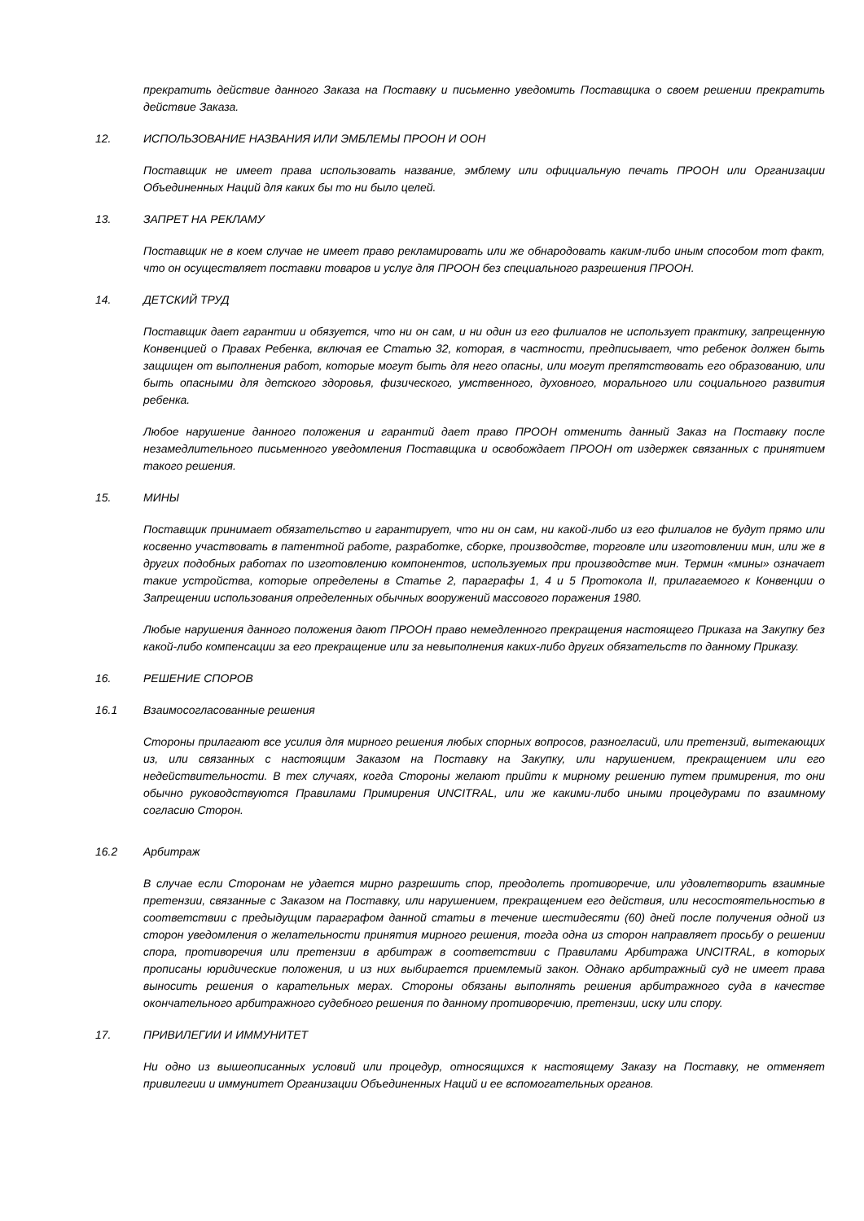прекратить действие данного Заказа на Поставку и письменно уведомить Поставщика о своем решении прекратить действие Заказа.
12. ИСПОЛЬЗОВАНИЕ НАЗВАНИЯ ИЛИ ЭМБЛЕМЫ ПРООН И ООН
Поставщик не имеет права использовать название, эмблему или официальную печать ПРООН или Организации Объединенных Наций для каких бы то ни было целей.
13. ЗАПРЕТ НА РЕКЛАМУ
Поставщик не в коем случае не имеет право рекламировать или же обнародовать каким-либо иным способом тот факт, что он осуществляет поставки товаров и услуг для ПРООН без специального разрешения ПРООН.
14. ДЕТСКИЙ ТРУД
Поставщик дает гарантии и обязуется, что ни он сам, и ни один из его филиалов не использует практику, запрещенную Конвенцией о Правах Ребенка, включая ее Статью 32, которая, в частности, предписывает, что ребенок должен быть защищен от выполнения работ, которые могут быть для него опасны, или могут препятствовать его образованию, или быть опасными для детского здоровья, физического, умственного, духовного, морального или социального развития ребенка.
Любое нарушение данного положения и гарантий дает право ПРООН отменить данный Заказ на Поставку после незамедлительного письменного уведомления Поставщика и освобождает ПРООН от издержек связанных с принятием такого решения.
15. МИНЫ
Поставщик принимает обязательство и гарантирует, что ни он сам, ни какой-либо из его филиалов не будут прямо или косвенно участвовать в патентной работе, разработке, сборке, производстве, торговле или изготовлении мин, или же в других подобных работах по изготовлению компонентов, используемых при производстве мин. Термин «мины» означает такие устройства, которые определены в Статье 2, параграфы 1, 4 и 5 Протокола II, прилагаемого к Конвенции о Запрещении использования определенных обычных вооружений массового поражения 1980.
Любые нарушения данного положения дают ПРООН право немедленного прекращения настоящего Приказа на Закупку без какой-либо компенсации за его прекращение или за невыполнения каких-либо других обязательств по данному Приказу.
16. РЕШЕНИЕ СПОРОВ
16.1 Взаимосогласованные решения
Стороны прилагают все усилия для мирного решения любых спорных вопросов, разногласий, или претензий, вытекающих из, или связанных с настоящим Заказом на Поставку на Закупку, или нарушением, прекращением или его недействительности. В тех случаях, когда Стороны желают прийти к мирному решению путем примирения, то они обычно руководствуются Правилами Примирения UNCITRAL, или же какими-либо иными процедурами по взаимному согласию Сторон.
16.2 Арбитраж
В случае если Сторонам не удается мирно разрешить спор, преодолеть противоречие, или удовлетворить взаимные претензии, связанные с Заказом на Поставку, или нарушением, прекращением его действия, или несостоятельностью в соответствии с предыдущим параграфом данной статьи в течение шестидесяти (60) дней после получения одной из сторон уведомления о желательности принятия мирного решения, тогда одна из сторон направляет просьбу о решении спора, противоречия или претензии в арбитраж в соответствии с Правилами Арбитража UNCITRAL, в которых прописаны юридические положения, и из них выбирается приемлемый закон. Однако арбитражный суд не имеет права выносить решения о карательных мерах. Стороны обязаны выполнять решения арбитражного суда в качестве окончательного арбитражного судебного решения по данному противоречию, претензии, иску или спору.
17. ПРИВИЛЕГИИ И ИММУНИТЕТ
Ни одно из вышеописанных условий или процедур, относящихся к настоящему Заказу на Поставку, не отменяет привилегии и иммунитет Организации Объединенных Наций и ее вспомогательных органов.